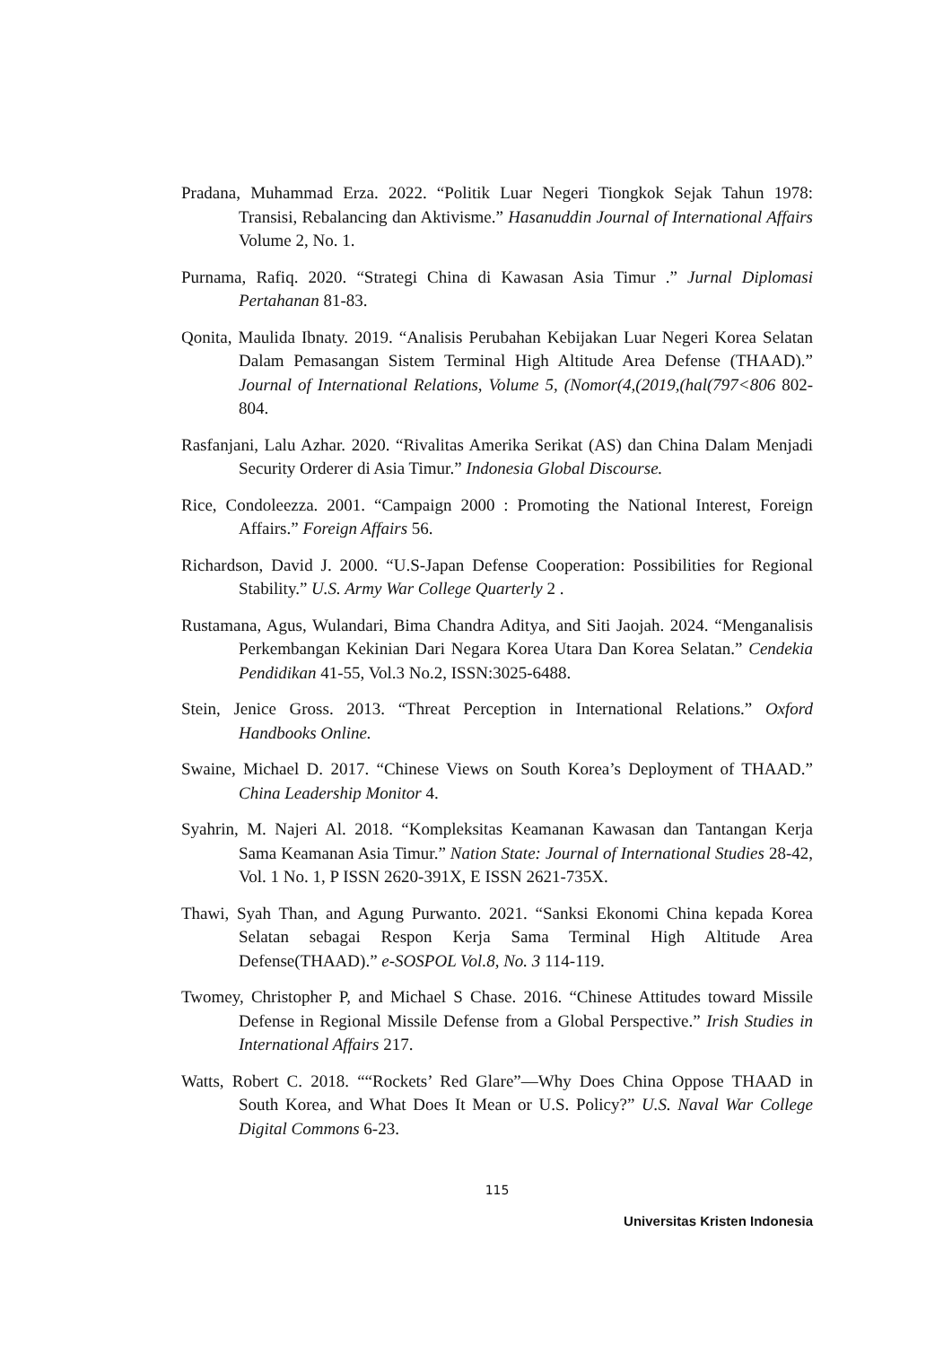Pradana, Muhammad Erza. 2022. “Politik Luar Negeri Tiongkok Sejak Tahun 1978: Transisi, Rebalancing dan Aktivisme.” Hasanuddin Journal of International Affairs Volume 2, No. 1.
Purnama, Rafiq. 2020. “Strategi China di Kawasan Asia Timur .” Jurnal Diplomasi Pertahanan 81-83.
Qonita, Maulida Ibnaty. 2019. “Analisis Perubahan Kebijakan Luar Negeri Korea Selatan Dalam Pemasangan Sistem Terminal High Altitude Area Defense (THAAD).” Journal of International Relations, Volume 5, (Nomor(4,(2019,(hal(797<806 802-804.
Rasfanjani, Lalu Azhar. 2020. “Rivalitas Amerika Serikat (AS) dan China Dalam Menjadi Security Orderer di Asia Timur.” Indonesia Global Discourse.
Rice, Condoleezza. 2001. “Campaign 2000 : Promoting the National Interest, Foreign Affairs.” Foreign Affairs 56.
Richardson, David J. 2000. “U.S-Japan Defense Cooperation: Possibilities for Regional Stability.” U.S. Army War College Quarterly 2 .
Rustamana, Agus, Wulandari, Bima Chandra Aditya, and Siti Jaojah. 2024. “Menganalisis Perkembangan Kekinian Dari Negara Korea Utara Dan Korea Selatan.” Cendekia Pendidikan 41-55, Vol.3 No.2, ISSN:3025-6488.
Stein, Jenice Gross. 2013. “Threat Perception in International Relations.” Oxford Handbooks Online.
Swaine, Michael D. 2017. “Chinese Views on South Korea’s Deployment of THAAD.” China Leadership Monitor 4.
Syahrin, M. Najeri Al. 2018. “Kompleksitas Keamanan Kawasan dan Tantangan Kerja Sama Keamanan Asia Timur.” Nation State: Journal of International Studies 28-42, Vol. 1 No. 1, P ISSN 2620-391X, E ISSN 2621-735X.
Thawi, Syah Than, and Agung Purwanto. 2021. “Sanksi Ekonomi China kepada Korea Selatan sebagai Respon Kerja Sama Terminal High Altitude Area Defense(THAAD).” e-SOSPOL Vol.8, No. 3 114-119.
Twomey, Christopher P, and Michael S Chase. 2016. “Chinese Attitudes toward Missile Defense in Regional Missile Defense from a Global Perspective.” Irish Studies in International Affairs 217.
Watts, Robert C. 2018. ““Rockets’ Red Glare”—Why Does China Oppose THAAD in South Korea, and What Does It Mean or U.S. Policy?” U.S. Naval War College Digital Commons 6-23.
115
Universitas Kristen Indonesia